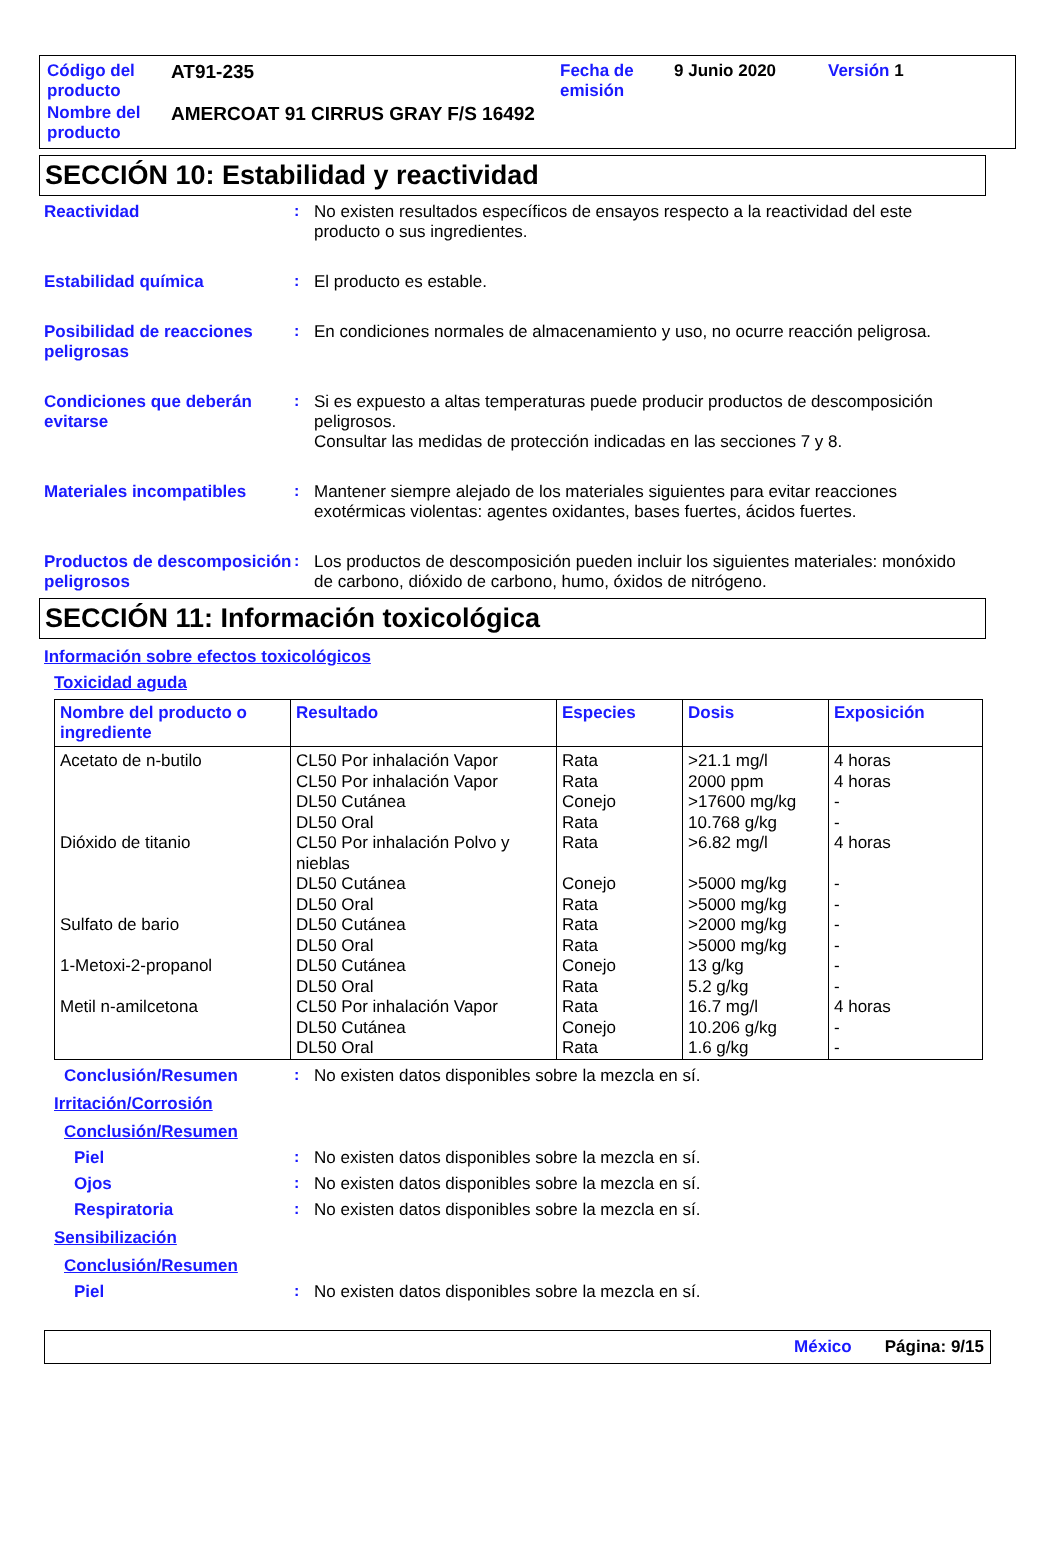| Código del producto | AT91-235 | Fecha de emisión | 9 Junio 2020 | Versión 1 |
| Nombre del producto | AMERCOAT 91 CIRRUS GRAY F/S 16492 | | | |
SECCIÓN 10: Estabilidad y reactividad
Reactividad : No existen resultados específicos de ensayos respecto a la reactividad del este producto o sus ingredientes.
Estabilidad química : El producto es estable.
Posibilidad de reacciones peligrosas
: En condiciones normales de almacenamiento y uso, no ocurre reacción peligrosa.
Condiciones que deberán evitarse
: Si es expuesto a altas temperaturas puede producir productos de descomposición peligrosos.
Consultar las medidas de protección indicadas en las secciones 7 y 8.
Materiales incompatibles : Mantener siempre alejado de los materiales siguientes para evitar reacciones exotérmicas violentas: agentes oxidantes, bases fuertes, ácidos fuertes.
Productos de descomposición peligrosos
: Los productos de descomposición pueden incluir los siguientes materiales: monóxido de carbono, dióxido de carbono, humo, óxidos de nitrógeno.
SECCIÓN 11: Información toxicológica
Información sobre efectos toxicológicos
Toxicidad aguda
| Nombre del producto o ingrediente | Resultado | Especies | Dosis | Exposición |
| --- | --- | --- | --- | --- |
| Acetato de n-butilo Dióxido de titanio Sulfato de bario 1-Metoxi-2-propanol Metil n-amilcetona | CL50 Por inhalación Vapor CL50 Por inhalación Vapor DL50 Cutánea DL50 Oral CL50 Por inhalación Polvo y nieblas DL50 Cutánea DL50 Oral DL50 Cutánea DL50 Oral DL50 Cutánea DL50 Oral CL50 Por inhalación Vapor DL50 Cutánea DL50 Oral | Rata Rata Conejo Rata Rata Conejo Rata Rata Rata Conejo Rata Rata Conejo Rata | >21.1 mg/l 2000 ppm >17600 mg/kg 10.768 g/kg >6.82 mg/l >5000 mg/kg >5000 mg/kg >2000 mg/kg >5000 mg/kg 13 g/kg 5.2 g/kg 16.7 mg/l 10.206 g/kg 1.6 g/kg | 4 horas 4 horas - - 4 horas - - - - - - 4 horas - - |
Conclusión/Resumen : No existen datos disponibles sobre la mezcla en sí.
Irritación/Corrosión
Conclusión/Resumen
Piel : No existen datos disponibles sobre la mezcla en sí.
Ojos : No existen datos disponibles sobre la mezcla en sí.
Respiratoria : No existen datos disponibles sobre la mezcla en sí.
Sensibilización
Conclusión/Resumen
Piel : No existen datos disponibles sobre la mezcla en sí.
México Página: 9/15